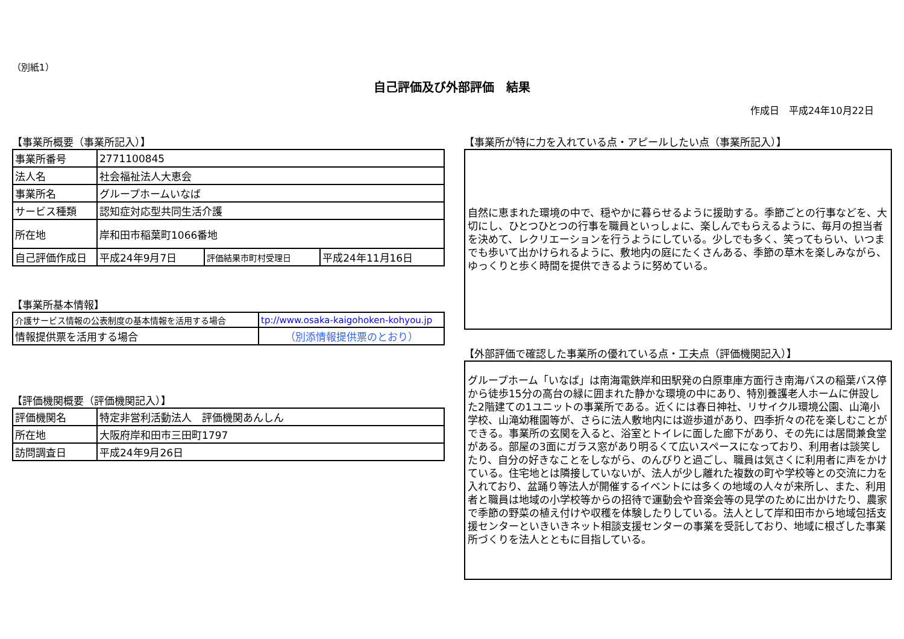（別紙1）
自己評価及び外部評価　結果
作成日　平成24年10月22日
【事業所概要（事業所記入）】
| 事業所番号 | 2771100845 | | |
| 法人名 | 社会福祉法人大恵会 | | |
| 事業所名 | グループホームいなば | | |
| サービス種類 | 認知症対応型共同生活介護 | | |
| 所在地 | 岸和田市稲葉町1066番地 | | |
| 自己評価作成日 | 平成24年9月7日 | 評価結果市町村受理日 | 平成24年11月16日 |
【事業所基本情報】
| 介護サービス情報の公表制度の基本情報を活用する場合 | tp://www.osaka-kaigohoken-kohyou.jp |
| 情報提供票を活用する場合 | （別添情報提供票のとおり） |
【評価機関概要（評価機関記入）】
| 評価機関名 | 特定非営利活動法人 評価機関あんしん |
| 所在地 | 大阪府岸和田市三田町1797 |
| 訪問調査日 | 平成24年9月26日 |
【事業所が特に力を入れている点・アピールしたい点（事業所記入）】
自然に恵まれた環境の中で、穏やかに暮らせるように援助する。季節ごとの行事などを、大切にし、ひとつひとつの行事を職員といっしょに、楽しんでもらえるように、毎月の担当者を決めて、レクリエーションを行うようにしている。少しでも多く、笑ってもらい、いつまでも歩いて出かけられるように、敷地内の庭にたくさんある、季節の草木を楽しみながら、ゆっくりと歩く時間を提供できるように努めている。
【外部評価で確認した事業所の優れている点・工夫点（評価機関記入）】
グループホーム「いなば」は南海電鉄岸和田駅発の白原車庫方面行き南海バスの稲葉バス停から徒歩15分の高台の緑に囲まれた静かな環境の中にあり、特別養護老人ホームに併設した2階建ての1ユニットの事業所である。近くには春日神社、リサイクル環境公園、山滝小学校、山滝幼稚園等が、さらに法人敷地内には遊歩道があり、四季折々の花を楽しむことができる。事業所の玄関を入ると、浴室とトイレに面した廊下があり、その先には居間兼食堂がある。部屋の3面にガラス窓があり明るくて広いスペースになっており、利用者は談笑したり、自分の好きなことをしながら、のんびりと過ごし、職員は気さくに利用者に声をかけている。住宅地とは隣接していないが、法人が少し離れた複数の町や学校等との交流に力を入れており、盆踊り等法人が開催するイベントには多くの地域の人々が来所し、また、利用者と職員は地域の小学校等からの招待で運動会や音楽会等の見学のために出かけたり、農家で季節の野菜の植え付けや収穫を体験したりしている。法人として岸和田市から地域包括支援センターといきいきネット相談支援センターの事業を受託しており、地域に根ざした事業所づくりを法人とともに目指している。